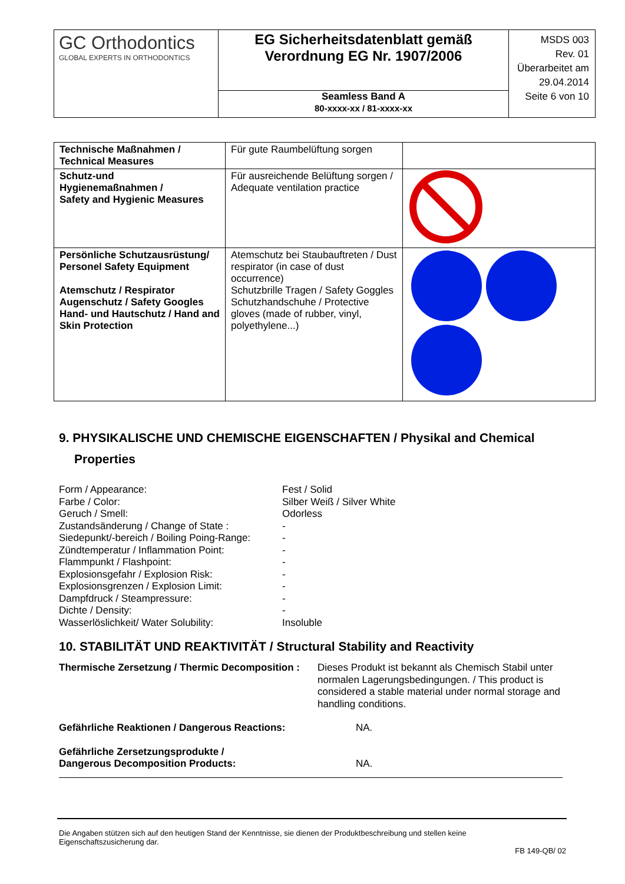| GC Orthodontics GLOBAL EXPERTS IN ORTHODONTICS | EG Sicherheitsdatenblatt gemäß Verordnung EG Nr. 1907/2006 Seamless Band A 80-xxxx-xx / 81-xxxx-xx | MSDS 003 Rev. 01 Überarbeitet am 29.04.2014 Seite 6 von 10 |
| Technische Maßnahmen / Technical Measures | Für gute Raumbelüftung sorgen | |
| Schutz-und Hygienemaßnahmen / Safety and Hygienic Measures | Für ausreichende Belüftung sorgen / Adequate ventilation practice | |
| Persönliche Schutzausrüstung/ Personel Safety Equipment Atemschutz / Respirator Augenschutz / Safety Googles Hand- und Hautschutz / Hand and Skin Protection | Atemschutz bei Staubauftreten / Dust respirator (in case of dust occurrence) Schutzbrille Tragen / Safety Goggles Schutzhandschuhe / Protective gloves (made of rubber, vinyl, polyethylene...) | |
9. PHYSIKALISCHE UND CHEMISCHE EIGENSCHAFTEN / Physikal and Chemical
Properties
| Form / Appearance: | Fest / Solid |
| Farbe / Color: | Silber Weiß / Silver White |
| Geruch / Smell: | Odorless |
| Zustandsänderung / Change of State : | - |
| Siedepunkt/-bereich / Boiling Poing-Range: | - |
| Zündtemperatur / Inflammation Point: | - |
| Flammpunkt / Flashpoint: | - |
| Explosionsgefahr / Explosion Risk: | - |
| Explosionsgrenzen / Explosion Limit: | - |
| Dampfdruck / Steampressure: | - |
| Dichte / Density: | - |
| Wasserlöslichkeit/ Water Solubility: | Insoluble |
10. STABILITÄT UND REAKTIVITÄT / Structural Stability and Reactivity
| Thermische Zersetzung / Thermic Decomposition : | Dieses Produkt ist bekannt als Chemisch Stabil unter normalen Lagerungsbedingungen. / This product is considered a stable material under normal storage and handling conditions. |
| Gefährliche Reaktionen / Dangerous Reactions: | NA. |
| Gefährliche Zersetzungsprodukte / Dangerous Decomposition Products: | NA. |
Die Angaben stützen sich auf den heutigen Stand der Kenntnisse, sie dienen der Produktbeschreibung und stellen keine Eigenschaftszusicherung dar.
FB 149-QB/ 02